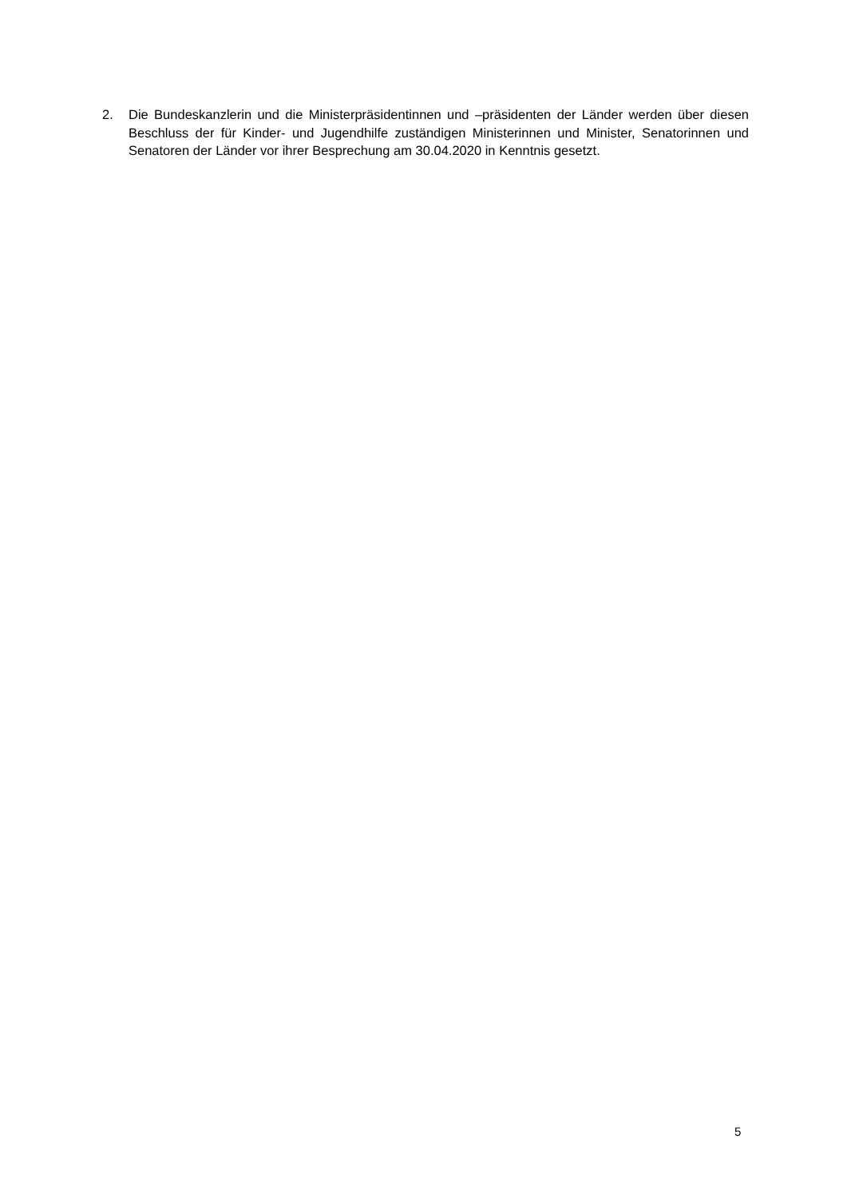2. Die Bundeskanzlerin und die Ministerpräsidentinnen und –präsidenten der Länder werden über diesen Beschluss der für Kinder- und Jugendhilfe zuständigen Ministerinnen und Minister, Senatorinnen und Senatoren der Länder vor ihrer Besprechung am 30.04.2020 in Kenntnis gesetzt.
5